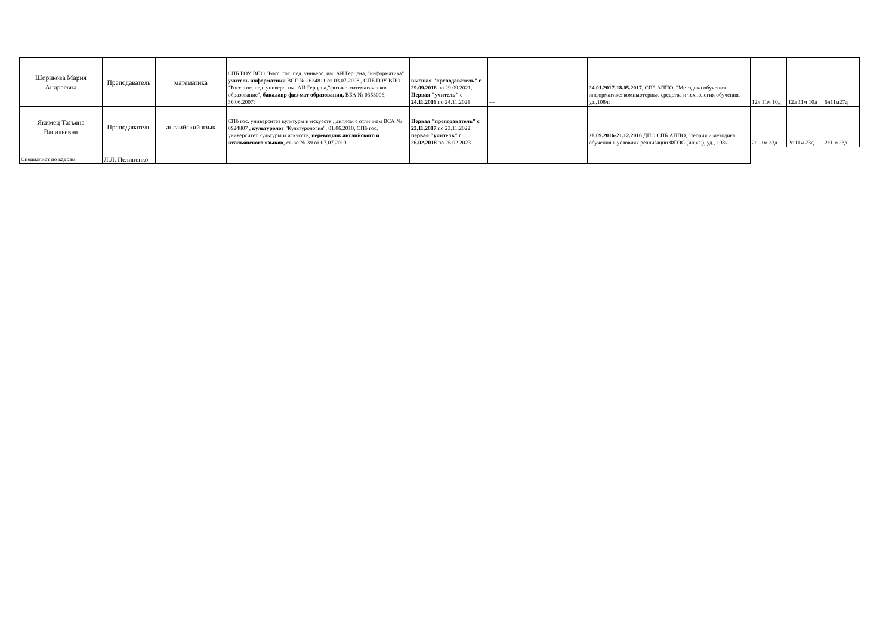| Шорикова Мария Андреевна | Преподаватель | математика | СПБ ГОУ ВПО "Росс. гос. пед. универс. им. АИ Герцена, "информатика", учитель информатики ВСГ № 2624811 от 03.07.2008 , СПБ ГОУ ВПО "Росс. гос. пед. универс. им. АИ Герцена,"физико-математическое образование", бакалавр физ-мат образования, ВБА № 0353006, 30.06.2007; | высшая "преподаватель" с 29.09.2016 по 29.09.2021, Первая "учитель" с 24.11.2016 по 24.11.2021 | — | 24.01.2017-18.05.2017 , СПб АППО, "Методика обучения информатике: компьютерные средства и технология обучения, уд.,108ч; | 12л 11м 10д | 12л 11м 10д | 6л11м27д |
| Якимец Татьяна Васильевна | Преподаватель | английский язык | СПб гос. университет культуры и искусств , диплом с отличием ВСА № 0924807 , культуролог "Культурология", 01.06.2010, СПб гос. университет культуры и искусств, переводчик английского и итальянского языков , св-во № 39 от 07.07.2010 | Первая "преподаватель" с 23.11.2017 по 23.11.2022, первая "учитель" с 26.02.2018 по 26.02.2023 | — | 28.09.2016-21.12.2016 ДПО СПБ АППО, "теория и методика обучения в условиях реализации ФГОС (ин.яз.), уд., 108ч | 2г 11м 23д | 2г 11м 23д | 2г11м23д |
| Специалист по кадрам | Л.Л. Пелипенко | | | | | | | | |